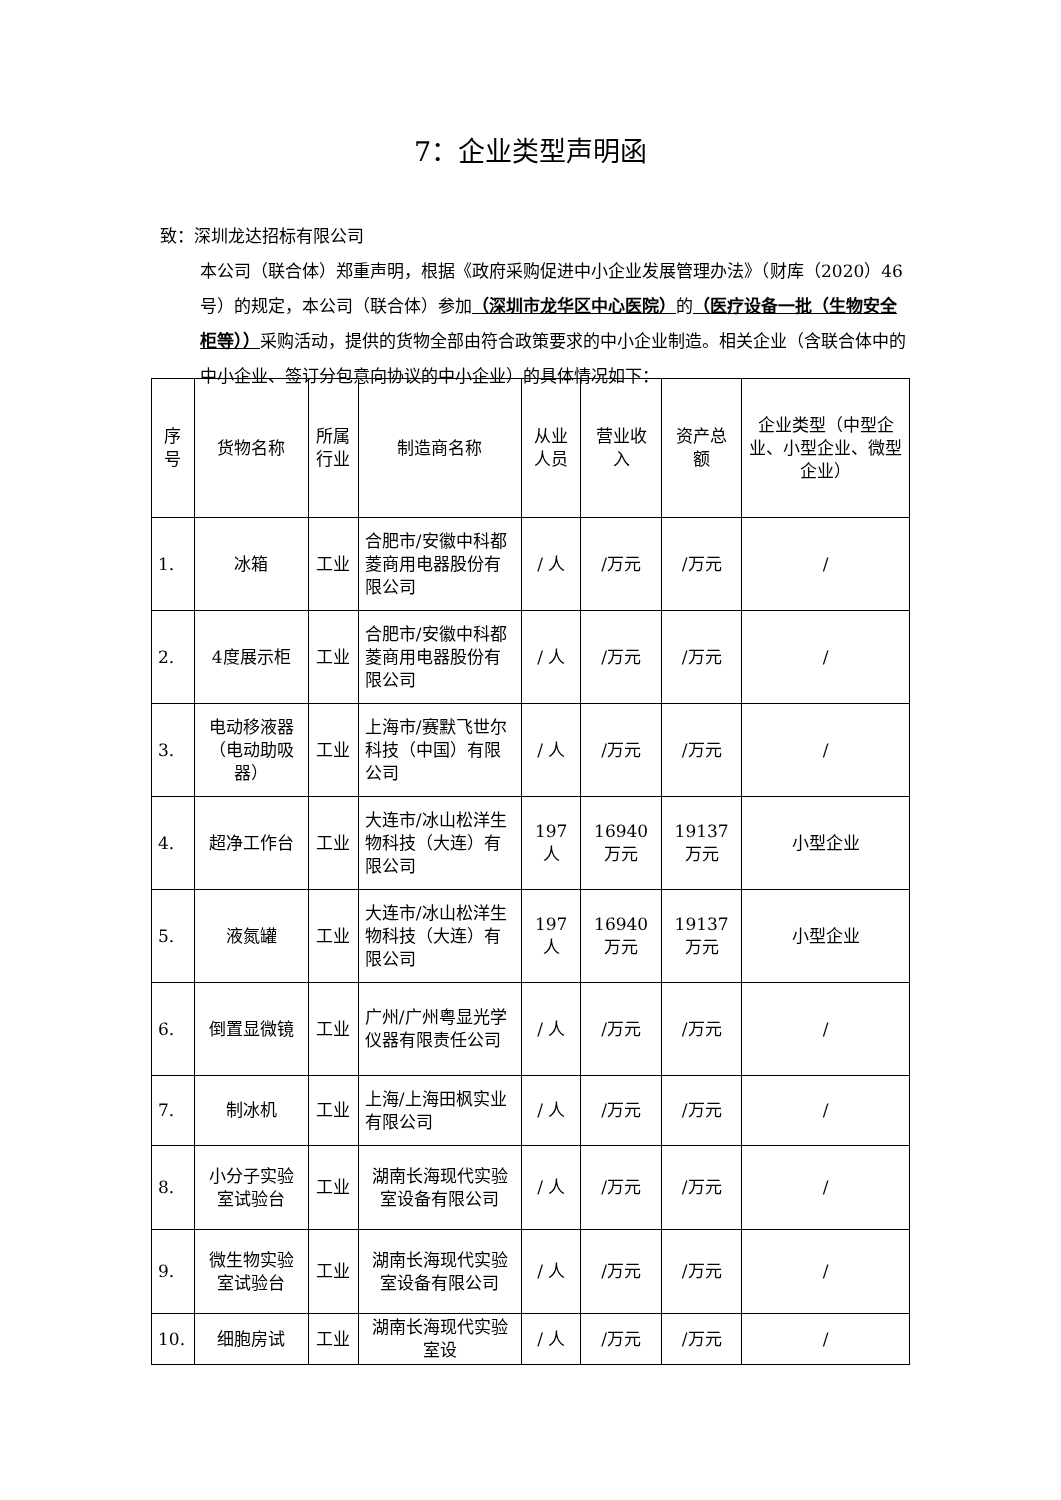7：企业类型声明函
致：深圳龙达招标有限公司
本公司（联合体）郑重声明，根据《政府采购促进中小企业发展管理办法》（财库（2020）46号）的规定，本公司（联合体）参加（深圳市龙华区中心医院）的（医疗设备一批（生物安全柜等））采购活动，提供的货物全部由符合政策要求的中小企业制造。相关企业（含联合体中的中小企业、签订分包意向协议的中小企业）的具体情况如下：
| 序号 | 货物名称 | 所属行业 | 制造商名称 | 从业人员 | 营业收入 | 资产总额 | 企业类型（中型企业、小型企业、微型企业） |
| --- | --- | --- | --- | --- | --- | --- | --- |
| 1. | 冰箱 | 工业 | 合肥市/安徽中科都菱商用电器股份有限公司 | / 人 | /万元 | /万元 | / |
| 2. | 4度展示柜 | 工业 | 合肥市/安徽中科都菱商用电器股份有限公司 | / 人 | /万元 | /万元 | / |
| 3. | 电动移液器（电动助吸器） | 工业 | 上海市/赛默飞世尔科技（中国）有限公司 | / 人 | /万元 | /万元 | / |
| 4. | 超净工作台 | 工业 | 大连市/冰山松洋生物科技（大连）有限公司 | 197 人 | 16940万元 | 19137万元 | 小型企业 |
| 5. | 液氮罐 | 工业 | 大连市/冰山松洋生物科技（大连）有限公司 | 197 人 | 16940万元 | 19137万元 | 小型企业 |
| 6. | 倒置显微镜 | 工业 | 广州/广州粤显光学仪器有限责任公司 | / 人 | /万元 | /万元 | / |
| 7. | 制冰机 | 工业 | 上海/上海田枫实业有限公司 | / 人 | /万元 | /万元 | / |
| 8. | 小分子实验室试验台 | 工业 | 湖南长海现代实验室设备有限公司 | / 人 | /万元 | /万元 | / |
| 9. | 微生物实验室试验台 | 工业 | 湖南长海现代实验室设备有限公司 | / 人 | /万元 | /万元 | / |
| 10. | 细胞房试 | 工业 | 湖南长海现代实验室设 | / 人 | /万元 | /万元 | / |